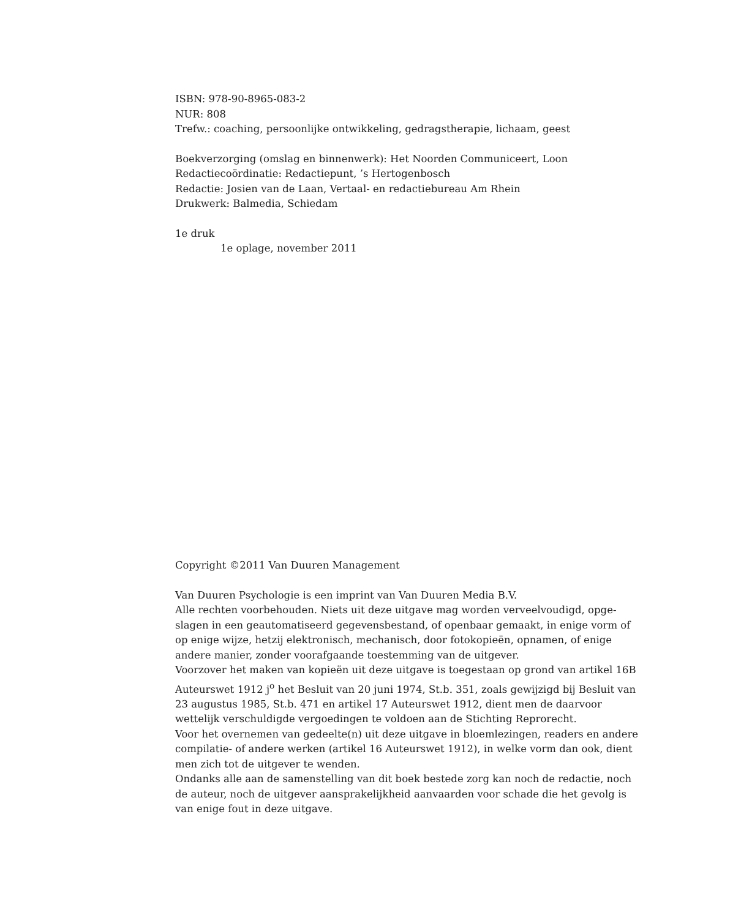ISBN: 978-90-8965-083-2
NUR: 808
Trefw.: coaching, persoonlijke ontwikkeling, gedragstherapie, lichaam, geest
Boekverzorging (omslag en binnenwerk): Het Noorden Communiceert, Loon
Redactiecoördinatie: Redactiepunt, ’s Hertogenbosch
Redactie: Josien van de Laan, Vertaal- en redactiebureau Am Rhein
Drukwerk: Balmedia, Schiedam
1e druk
1e oplage, november 2011
Copyright ©2011 Van Duuren Management
Van Duuren Psychologie is een imprint van Van Duuren Media B.V.
Alle rechten voorbehouden. Niets uit deze uitgave mag worden verveelvoudigd, opge-slagen in een geautomatiseerd gegevensbestand, of openbaar gemaakt, in enige vorm of op enige wijze, hetzij elektronisch, mechanisch, door fotokopieën, opnamen, of enige andere manier, zonder voorafgaande toestemming van de uitgever.
Voorzover het maken van kopieën uit deze uitgave is toegestaan op grond van artikel 16B Auteurswet 1912 j<sup>o</sup> het Besluit van 20 juni 1974, St.b. 351, zoals gewijzigd bij Besluit van 23 augustus 1985, St.b. 471 en artikel 17 Auteurswet 1912, dient men de daarvoor wettelijk verschuldigde vergoedingen te voldoen aan de Stichting Reprorecht.
Voor het overnemen van gedeelte(n) uit deze uitgave in bloemlezingen, readers en andere compilatie- of andere werken (artikel 16 Auteurswet 1912), in welke vorm dan ook, dient men zich tot de uitgever te wenden.
Ondanks alle aan de samenstelling van dit boek bestede zorg kan noch de redactie, noch de auteur, noch de uitgever aansprakelijkheid aanvaarden voor schade die het gevolg is van enige fout in deze uitgave.